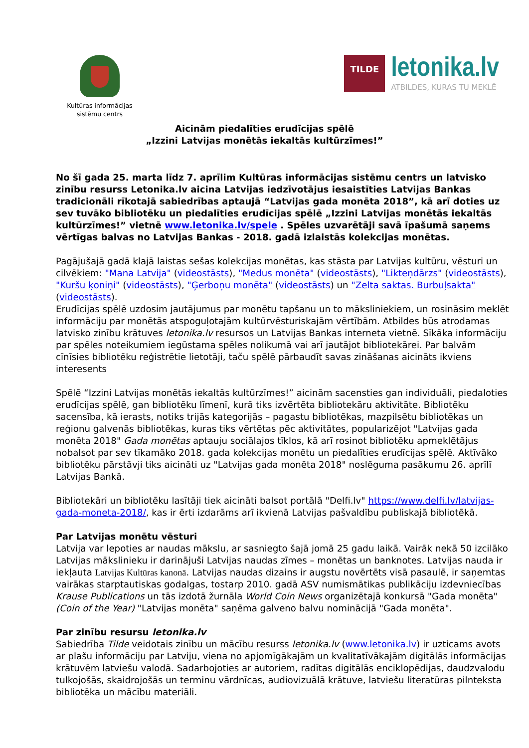Kultūras informācijas
sistēmu centrs
TILDE
letonika.lv
ATBILDES, KURAS TU MEKLĒ
Aicinām piedalīties erudīcijas spēlē
„Izzini Latvijas monētās iekaltās kultūrzīmes!”
No šī gada 25. marta līdz 7. aprīlim Kultūras informācijas sistēmu centrs un latvisko zinību resurss Letonika.lv aicina Latvijas iedzīvotājus iesaistīties Latvijas Bankas tradicionāli rīkotajā sabiedrības aptaujā “Latvijas gada monēta 2018”, kā arī doties uz sev tuvāko bibliotēku un piedalīties erudīcijas spēlē „Izzini Latvijas monētās iekaltās kultūrzīmes!” vietnē www.letonika.lv/spele . Spēles uzvarētāji savā īpašumā saņems vērtīgas balvas no Latvijas Bankas - 2018. gadā izlaistās kolekcijas monētas.
Pagājušajā gadā klajā laistas sešas kolekcijas monētas, kas stāsta par Latvijas kultūru, vēsturi un cilvēkiem: "Mana Latvija" (videostāsts), "Medus monēta" (videostāsts), "Likteņdārzs" (videostāsts), "Kuršu ķoniņi" (videostāsts), "Ģerboņu monēta" (videostāsts) un "Zelta saktas. Burbuļsakta" (videostāsts).
Erudīcijas spēlē uzdosim jautājumus par monētu tapšanu un to māksliniekiem, un rosināsim meklēt informāciju par monētās atspoguļotajām kultūrvēsturiskajām vērtībām. Atbildes būs atrodamas latvisko zinību krātuves letonika.lv resursos un Latvijas Bankas interneta vietnē. Sīkāka informāciju par spēles noteikumiem iegūstama spēles nolikumā vai arī jautājot bibliotekārei. Par balvām cīnīsies bibliotēku reģistrētie lietotāji, taču spēlē pārbaudīt savas zināšanas aicināts ikviens interesents
Spēlē “Izzini Latvijas monētās iekaltās kultūrzīmes!” aicinām sacensties gan individuāli, piedaloties erudīcijas spēlē, gan bibliotēku līmenī, kurā tiks izvērtēta bibliotekāru aktivitāte. Bibliotēku sacensība, kā ierasts, notiks trijās kategorijās – pagastu bibliotēkas, mazpilsētu bibliotēkas un reģionu galvenās bibliotēkas, kuras tiks vērtētas pēc aktivitātes, popularizējot "Latvijas gada monēta 2018" Gada monētas aptauju sociālajos tīklos, kā arī rosinot bibliotēku apmeklētājus nobalsot par sev tīkamāko 2018. gada kolekcijas monētu un piedalīties erudīcijas spēlē. Aktīvāko bibliotēku pārstāvji tiks aicināti uz "Latvijas gada monēta 2018" noslēguma pasākumu 26. aprīlī Latvijas Bankā.
Bibliotekāri un bibliotēku lasītāji tiek aicināti balsot portālā "Delfi.lv" https://www.delfi.lv/latvijas-gada-moneta-2018/, kas ir ērti izdarāms arī ikvienā Latvijas pašvaldību publiskajā bibliotēkā.
Par Latvijas monētu vēsturi
Latvija var lepoties ar naudas mākslu, ar sasniegto šajā jomā 25 gadu laikā. Vairāk nekā 50 izcilāko Latvijas mākslinieku ir darinājuši Latvijas naudas zīmes – monētas un banknotes. Latvijas nauda ir iekļauta Latvijas Kultūras kanonā. Latvijas naudas dizains ir augstu novērtēts visā pasaulē, ir saņemtas vairākas starptautiskas godalgas, tostarp 2010. gadā ASV numismātikas publikāciju izdevniecības Krause Publications un tās izdotā žurnāla World Coin News organizētajā konkursā "Gada monēta" (Coin of the Year) "Latvijas monēta" saņēma galveno balvu nominācijā "Gada monēta".
Par zinību resursu letonika.lv
Sabiedrība Tilde veidotais zinību un mācību resurss letonika.lv (www.letonika.lv) ir uzticams avots ar plašu informāciju par Latviju, viena no apjomīgākajām un kvalitatīvākajām digitālās informācijas krātuvēm latviešu valodā. Sadarbojoties ar autoriem, radītas digitālās enciklopēdijas, daudzvalodu tulkojošās, skaidrojošās un terminu vārdnīcas, audiovizuālā krātuve, latviešu literatūras pilnteksta bibliotēka un mācību materiāli.